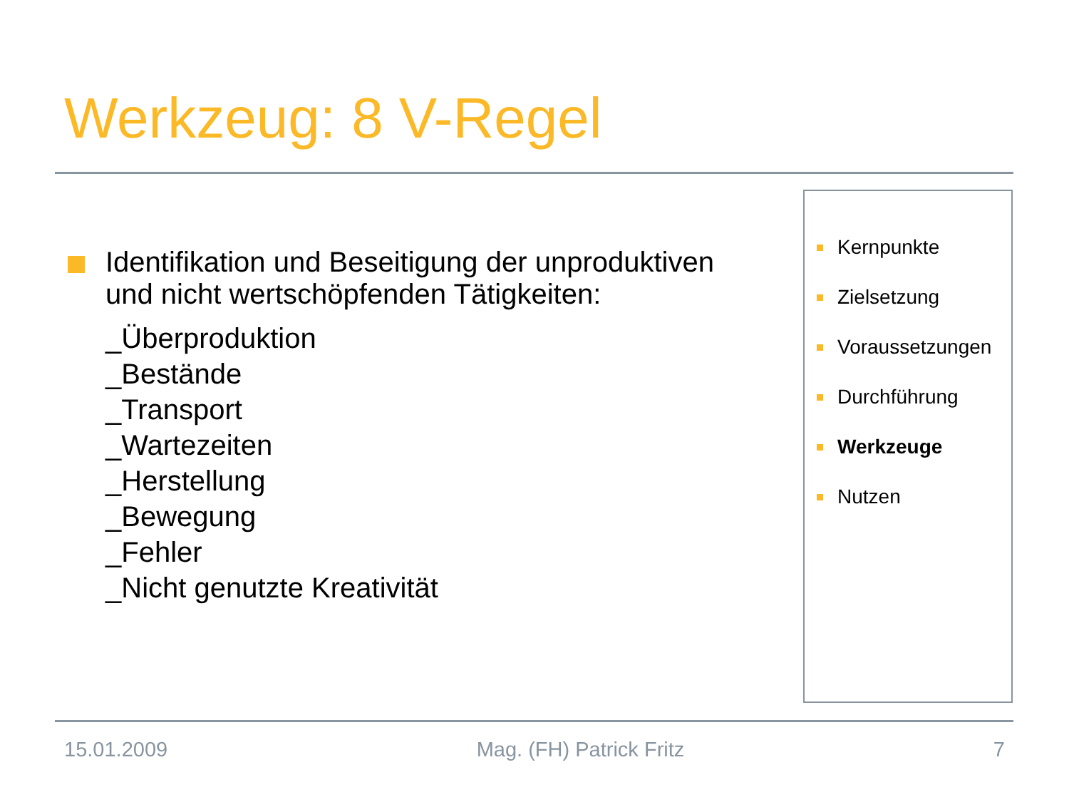Werkzeug: 8 V-Regel
Identifikation und Beseitigung der unproduktiven und nicht wertschöpfenden Tätigkeiten:
_Überproduktion
_Bestände
_Transport
_Wartezeiten
_Herstellung
_Bewegung
_Fehler
_Nicht genutzte Kreativität
Kernpunkte
Zielsetzung
Voraussetzungen
Durchführung
Werkzeuge
Nutzen
15.01.2009 Mag. (FH) Patrick Fritz 7